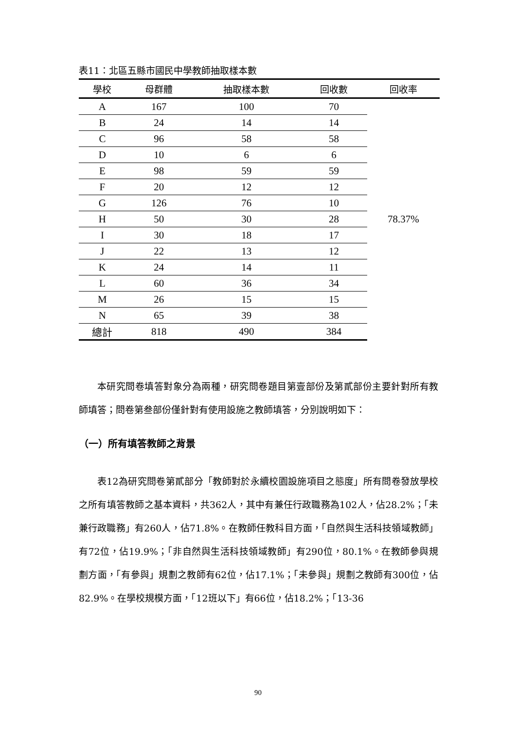表11：北區五縣市國民中學教師抽取樣本數
| 學校 | 母群體 | 抽取樣本數 | 回收數 | 回收率 |
| --- | --- | --- | --- | --- |
| A | 167 | 100 | 70 | 78.37% |
| B | 24 | 14 | 14 | |
| C | 96 | 58 | 58 | |
| D | 10 | 6 | 6 | |
| E | 98 | 59 | 59 | |
| F | 20 | 12 | 12 | |
| G | 126 | 76 | 10 | |
| H | 50 | 30 | 28 | |
| I | 30 | 18 | 17 | |
| J | 22 | 13 | 12 | |
| K | 24 | 14 | 11 | |
| L | 60 | 36 | 34 | |
| M | 26 | 15 | 15 | |
| N | 65 | 39 | 38 | |
| 總計 | 818 | 490 | 384 | |
本研究問卷填答對象分為兩種，研究問卷題目第壹部份及第貳部份主要針對所有教師填答；問卷第叁部份僅針對有使用設施之教師填答，分別說明如下：
（一）所有填答教師之背景
表12為研究問卷第貳部分「教師對於永續校園設施項目之態度」所有問卷發放學校之所有填答教師之基本資料，共362人，其中有兼任行政職務為102人，佔28.2%；「未兼行政職務」有260人，佔71.8%。在教師任教科目方面，「自然與生活科技領域教師」有72位，佔19.9%；「非自然與生活科技領域教師」有290位，80.1%。在教師參與規劃方面，「有參與」規劃之教師有62位，佔17.1%；「未參與」規劃之教師有300位，佔82.9%。在學校規模方面，「12班以下」有66位，佔18.2%；「13-36
90